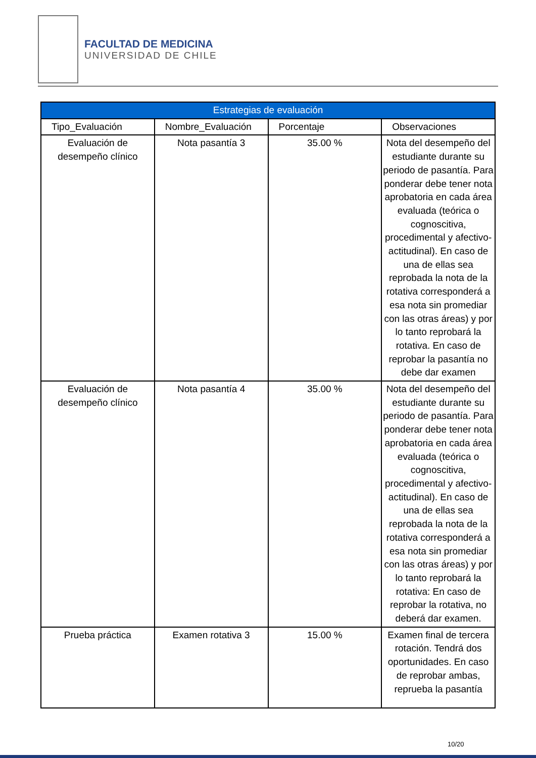FACULTAD DE MEDICINA
UNIVERSIDAD DE CHILE
| Estrategias de evaluación | | | |
| --- | --- | --- | --- |
| Tipo_Evaluación | Nombre_Evaluación | Porcentaje | Observaciones |
| Evaluación de desempeño clínico | Nota pasantía 3 | 35.00 % | Nota del desempeño del estudiante durante su periodo de pasantía. Para ponderar debe tener nota aprobatoria en cada área evaluada (teórica o cognoscitiva, procedimental y afectivo-actitudinal). En caso de una de ellas sea reprobada la nota de la rotativa corresponderá a esa nota sin promediar con las otras áreas) y por lo tanto reprobará la rotativa. En caso de reprobar la pasantía no debe dar examen |
| Evaluación de desempeño clínico | Nota pasantía 4 | 35.00 % | Nota del desempeño del estudiante durante su periodo de pasantía. Para ponderar debe tener nota aprobatoria en cada área evaluada (teórica o cognoscitiva, procedimental y afectivo-actitudinal). En caso de una de ellas sea reprobada la nota de la rotativa corresponderá a esa nota sin promediar con las otras áreas) y por lo tanto reprobará la rotativa: En caso de reprobar la rotativa, no deberá dar examen. |
| Prueba práctica | Examen rotativa 3 | 15.00 % | Examen final de tercera rotación. Tendrá dos oportunidades. En caso de reprobar ambas, reprueba la pasantía |
10/20